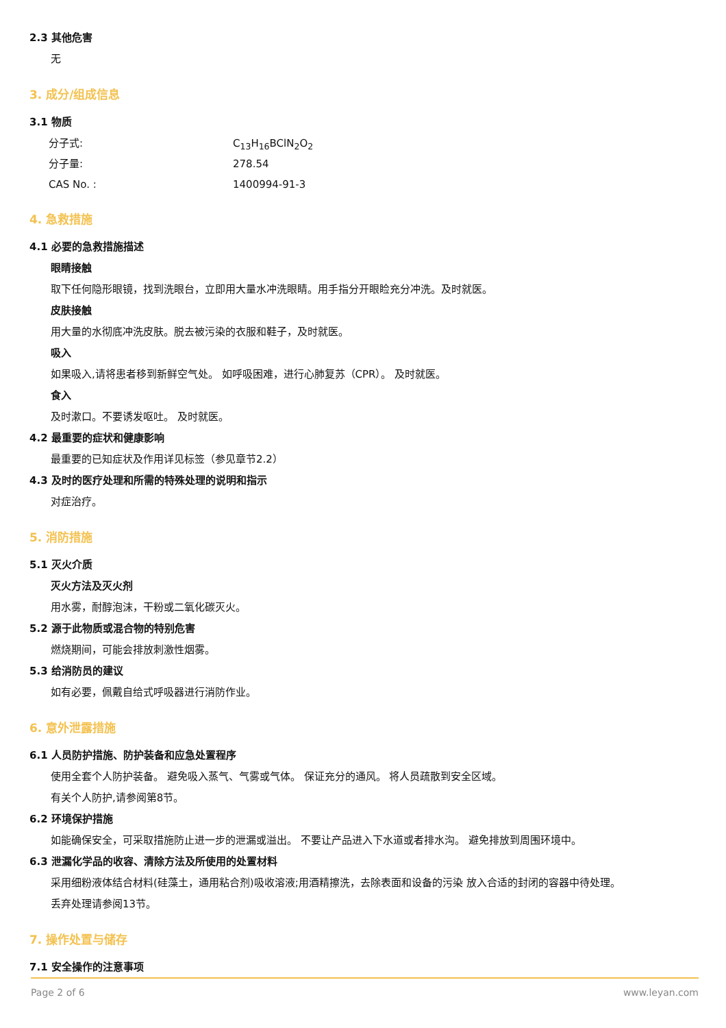2.3 其他危害
无
3. 成分/组成信息
3.1 物质
分子式: C<sub>13</sub>H<sub>16</sub>BClN<sub>2</sub>O<sub>2</sub>
分子量: 278.54
CAS No. : 1400994-91-3
4. 急救措施
4.1 必要的急救措施描述
眼睛接触
取下任何隐形眼镜，找到洗眼台，立即用大量水冲洗眼睛。用手指分开眼睑充分冲洗。及时就医。
皮肤接触
用大量的水彻底冲洗皮肤。脱去被污染的衣服和鞋子，及时就医。
吸入
如果吸入,请将患者移到新鲜空气处。 如呼吸困难，进行心肺复苏（CPR）。 及时就医。
食入
及时漱口。不要诱发呕吐。 及时就医。
4.2 最重要的症状和健康影响
最重要的已知症状及作用详见标签（参见章节2.2）
4.3 及时的医疗处理和所需的特殊处理的说明和指示
对症治疗。
5. 消防措施
5.1 灭火介质
灭火方法及灭火剂
用水雾，耐醇泡沫，干粉或二氧化碳灭火。
5.2 源于此物质或混合物的特别危害
燃烧期间，可能会排放刺激性烟雾。
5.3 给消防员的建议
如有必要，佩戴自给式呼吸器进行消防作业。
6. 意外泄露措施
6.1 人员防护措施、防护装备和应急处置程序
使用全套个人防护装备。 避免吸入蒸气、气雾或气体。 保证充分的通风。 将人员疏散到安全区域。
有关个人防护,请参阅第8节。
6.2 环境保护措施
如能确保安全，可采取措施防止进一步的泄漏或溢出。 不要让产品进入下水道或者排水沟。 避免排放到周围环境中。
6.3 泄漏化学品的收容、清除方法及所使用的处置材料
采用细粉液体结合材料(硅藻土，通用粘合剂)吸收溶液;用酒精擦洗，去除表面和设备的污染 放入合适的封闭的容器中待处理。
丢弃处理请参阅13节。
7. 操作处置与储存
7.1 安全操作的注意事项
Page 2 of 6 www.leyan.com